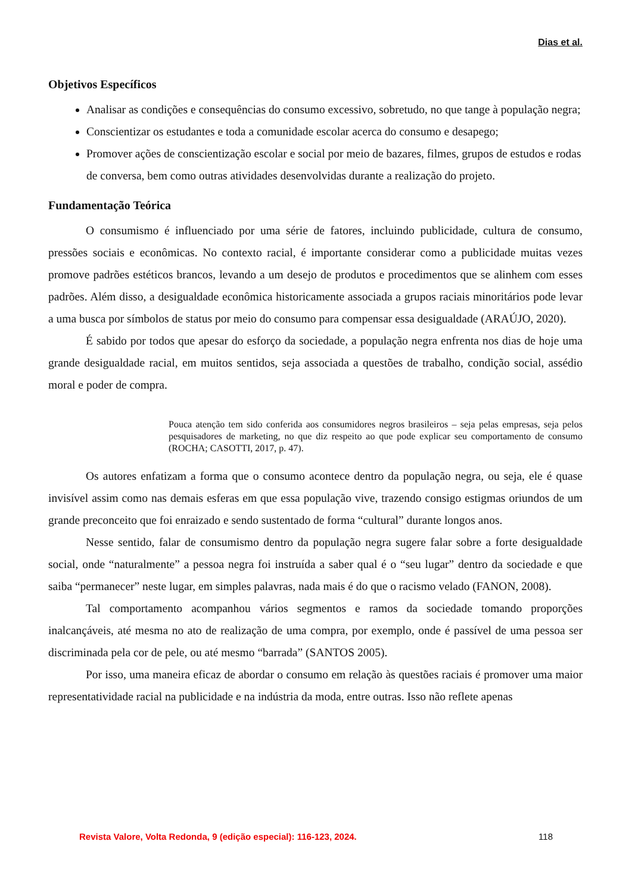Dias et al.
Objetivos Específicos
Analisar as condições e consequências do consumo excessivo, sobretudo, no que tange à população negra;
Conscientizar os estudantes e toda a comunidade escolar acerca do consumo e desapego;
Promover ações de conscientização escolar e social por meio de bazares, filmes, grupos de estudos e rodas de conversa, bem como outras atividades desenvolvidas durante a realização do projeto.
Fundamentação Teórica
O consumismo é influenciado por uma série de fatores, incluindo publicidade, cultura de consumo, pressões sociais e econômicas. No contexto racial, é importante considerar como a publicidade muitas vezes promove padrões estéticos brancos, levando a um desejo de produtos e procedimentos que se alinhem com esses padrões. Além disso, a desigualdade econômica historicamente associada a grupos raciais minoritários pode levar a uma busca por símbolos de status por meio do consumo para compensar essa desigualdade (ARAÚJO, 2020).
É sabido por todos que apesar do esforço da sociedade, a população negra enfrenta nos dias de hoje uma grande desigualdade racial, em muitos sentidos, seja associada a questões de trabalho, condição social, assédio moral e poder de compra.
Pouca atenção tem sido conferida aos consumidores negros brasileiros – seja pelas empresas, seja pelos pesquisadores de marketing, no que diz respeito ao que pode explicar seu comportamento de consumo (ROCHA; CASOTTI, 2017, p. 47).
Os autores enfatizam a forma que o consumo acontece dentro da população negra, ou seja, ele é quase invisível assim como nas demais esferas em que essa população vive, trazendo consigo estigmas oriundos de um grande preconceito que foi enraizado e sendo sustentado de forma “cultural” durante longos anos.
Nesse sentido, falar de consumismo dentro da população negra sugere falar sobre a forte desigualdade social, onde “naturalmente” a pessoa negra foi instruída a saber qual é o “seu lugar” dentro da sociedade e que saiba “permanecer” neste lugar, em simples palavras, nada mais é do que o racismo velado (FANON, 2008).
Tal comportamento acompanhou vários segmentos e ramos da sociedade tomando proporções inalcançáveis, até mesma no ato de realização de uma compra, por exemplo, onde é passível de uma pessoa ser discriminada pela cor de pele, ou até mesmo “barrada” (SANTOS 2005).
Por isso, uma maneira eficaz de abordar o consumo em relação às questões raciais é promover uma maior representatividade racial na publicidade e na indústria da moda, entre outras. Isso não reflete apenas
Revista Valore, Volta Redonda, 9 (edição especial): 116-123, 2024. 118